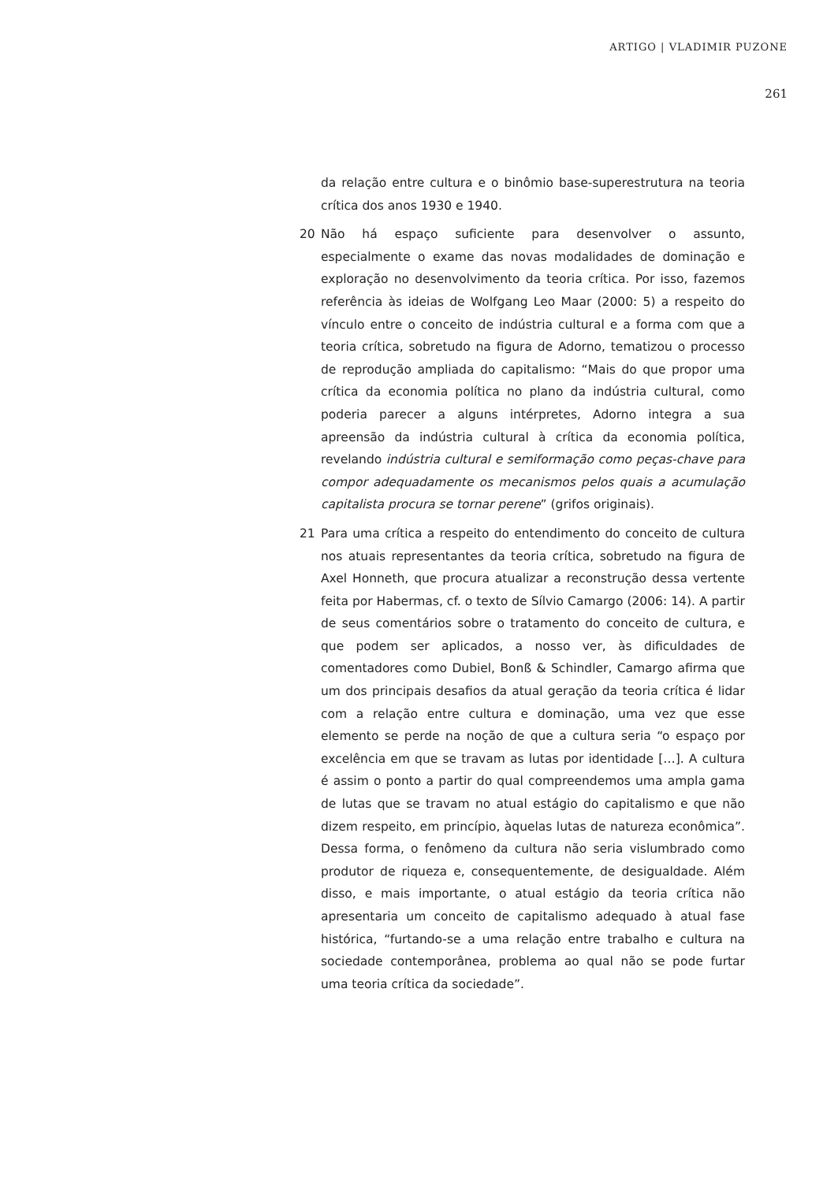ARTIGO | VLADIMIR PUZONE
261
da relação entre cultura e o binômio base-superestrutura na teoria crítica dos anos 1930 e 1940.
20 Não há espaço suficiente para desenvolver o assunto, especialmente o exame das novas modalidades de dominação e exploração no desenvolvimento da teoria crítica. Por isso, fazemos referência às ideias de Wolfgang Leo Maar (2000: 5) a respeito do vínculo entre o conceito de indústria cultural e a forma com que a teoria crítica, sobretudo na figura de Adorno, tematizou o processo de reprodução ampliada do capitalismo: “Mais do que propor uma crítica da economia política no plano da indústria cultural, como poderia parecer a alguns intérpretes, Adorno integra a sua apreensão da indústria cultural à crítica da economia política, revelando indústria cultural e semiformação como peças-chave para compor adequadamente os mecanismos pelos quais a acumulação capitalista procura se tornar perene” (grifos originais).
21 Para uma crítica a respeito do entendimento do conceito de cultura nos atuais representantes da teoria crítica, sobretudo na figura de Axel Honneth, que procura atualizar a reconstrução dessa vertente feita por Habermas, cf. o texto de Sílvio Camargo (2006: 14). A partir de seus comentários sobre o tratamento do conceito de cultura, e que podem ser aplicados, a nosso ver, às dificuldades de comentadores como Dubiel, Bonß & Schindler, Camargo afirma que um dos principais desafios da atual geração da teoria crítica é lidar com a relação entre cultura e dominação, uma vez que esse elemento se perde na noção de que a cultura seria “o espaço por excelência em que se travam as lutas por identidade […]. A cultura é assim o ponto a partir do qual compreendemos uma ampla gama de lutas que se travam no atual estágio do capitalismo e que não dizem respeito, em princípio, àquelas lutas de natureza econômica”. Dessa forma, o fenômeno da cultura não seria vislumbrado como produtor de riqueza e, consequentemente, de desigualdade. Além disso, e mais importante, o atual estágio da teoria crítica não apresentaria um conceito de capitalismo adequado à atual fase histórica, “furtando-se a uma relação entre trabalho e cultura na sociedade contemporânea, problema ao qual não se pode furtar uma teoria crítica da sociedade”.